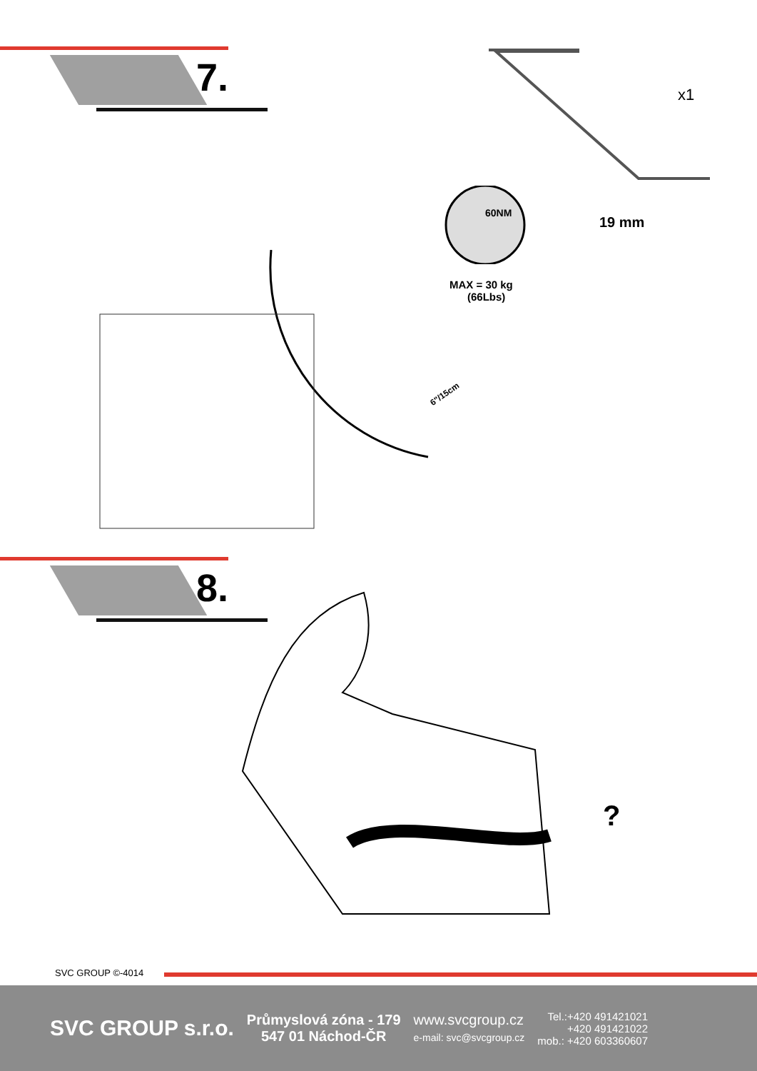7.
x1
60NM
19 mm
MAX = 30 kg
(66Lbs)
6"/15cm
8.
?
SVC GROUP ©-4014
SVC GROUP s.r.o.
Průmyslová zóna - 179
547 01 Náchod-ČR
www.svcgroup.cz
e-mail: svc@svcgroup.cz
Tel.:+420 491421021
+420 491421022
mob.: +420 603360607